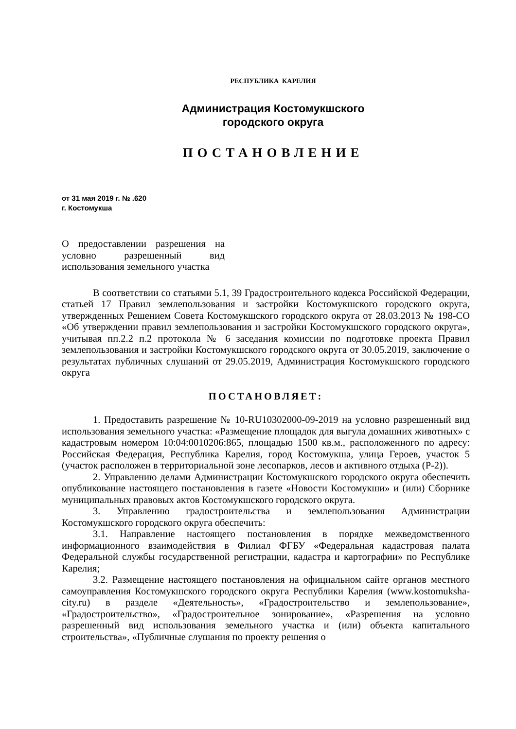РЕСПУБЛИКА КАРЕЛИЯ
Администрация Костомукшского
городского округа
ПОСТАНОВЛЕНИЕ
от 31 мая 2019 г. № .620
г. Костомукша
О предоставлении разрешения на условно разрешенный вид использования земельного участка
В соответствии со статьями 5.1, 39 Градостроительного кодекса Российской Федерации, статьей 17 Правил землепользования и застройки Костомукшского городского округа, утвержденных Решением Совета Костомукшского городского округа от 28.03.2013 № 198-СО «Об утверждении правил землепользования и застройки Костомукшского городского округа», учитывая пп.2.2 п.2 протокола № 6 заседания комиссии по подготовке проекта Правил землепользования и застройки Костомукшского городского округа от 30.05.2019, заключение о результатах публичных слушаний от 29.05.2019, Администрация Костомукшского городского округа
ПОСТАНОВЛЯЕТ:
1. Предоставить разрешение № 10-RU10302000-09-2019 на условно разрешенный вид использования земельного участка: «Размещение площадок для выгула домашних животных» с кадастровым номером 10:04:0010206:865, площадью 1500 кв.м., расположенного по адресу: Российская Федерация, Республика Карелия, город Костомукша, улица Героев, участок 5 (участок расположен в территориальной зоне лесопарков, лесов и активного отдыха (Р-2)).
2. Управлению делами Администрации Костомукшского городского округа обеспечить опубликование настоящего постановления в газете «Новости Костомукши» и (или) Сборнике муниципальных правовых актов Костомукшского городского округа.
3. Управлению градостроительства и землепользования Администрации Костомукшского городского округа обеспечить:
3.1. Направление настоящего постановления в порядке межведомственного информационного взаимодействия в Филиал ФГБУ «Федеральная кадастровая палата Федеральной службы государственной регистрации, кадастра и картографии» по Республике Карелия;
3.2. Размещение настоящего постановления на официальном сайте органов местного самоуправления Костомукшского городского округа Республики Карелия (www.kostomuksha-city.ru) в разделе «Деятельность», «Градостроительство и землепользование», «Градостроительство», «Градостроительное зонирование», «Разрешения на условно разрешенный вид использования земельного участка и (или) объекта капитального строительства», «Публичные слушания по проекту решения о